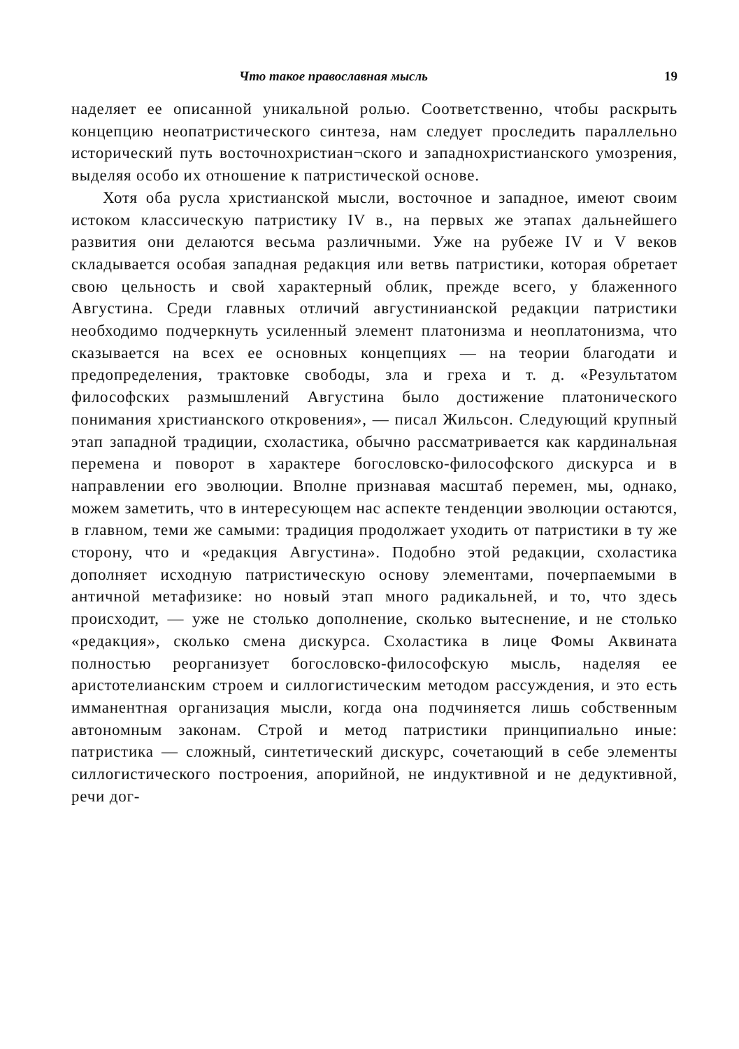Что такое православная мысль 19
наделяет ее описанной уникальной ролью. Соответственно, чтобы раскрыть концепцию неопатристического синтеза, нам следует проследить параллельно исторический путь восточнохристиан¬ского и западнохристианского умозрения, выделяя особо их отношение к патристической основе.
Хотя оба русла христианской мысли, восточное и западное, имеют своим истоком классическую патристику IV в., на первых же этапах дальнейшего развития они делаются весьма различными. Уже на рубеже IV и V веков складывается особая западная редакция или ветвь патристики, которая обретает свою цельность и свой характерный облик, прежде всего, у блаженного Августина. Среди главных отличий августинианской редакции патристики необходимо подчеркнуть усиленный элемент платонизма и неоплатонизма, что сказывается на всех ее основных концепциях — на теории благодати и предопределения, трактовке свободы, зла и греха и т. д. «Результатом философских размышлений Августина было достижение платонического понимания христианского откровения», — писал Жильсон. Следующий крупный этап западной традиции, схоластика, обычно рассматривается как кардинальная перемена и поворот в характере богословско-философского дискурса и в направлении его эволюции. Вполне признавая масштаб перемен, мы, однако, можем заметить, что в интересующем нас аспекте тенденции эволюции остаются, в главном, теми же самыми: традиция продолжает уходить от патристики в ту же сторону, что и «редакция Августина». Подобно этой редакции, схоластика дополняет исходную патристическую основу элементами, почерпаемыми в античной метафизике: но новый этап много радикальней, и то, что здесь происходит, — уже не столько дополнение, сколько вытеснение, и не столько «редакция», сколько смена дискурса. Схоластика в лице Фомы Аквината полностью реорганизует богословско-философскую мысль, наделяя ее аристотелианским строем и силлогистическим методом рассуждения, и это есть имманентная организация мысли, когда она подчиняется лишь собственным автономным законам. Строй и метод патристики принципиально иные: патристика — сложный, синтетический дискурс, сочетающий в себе элементы силлогистического построения, апорийной, не индуктивной и не дедуктивной, речи дог-